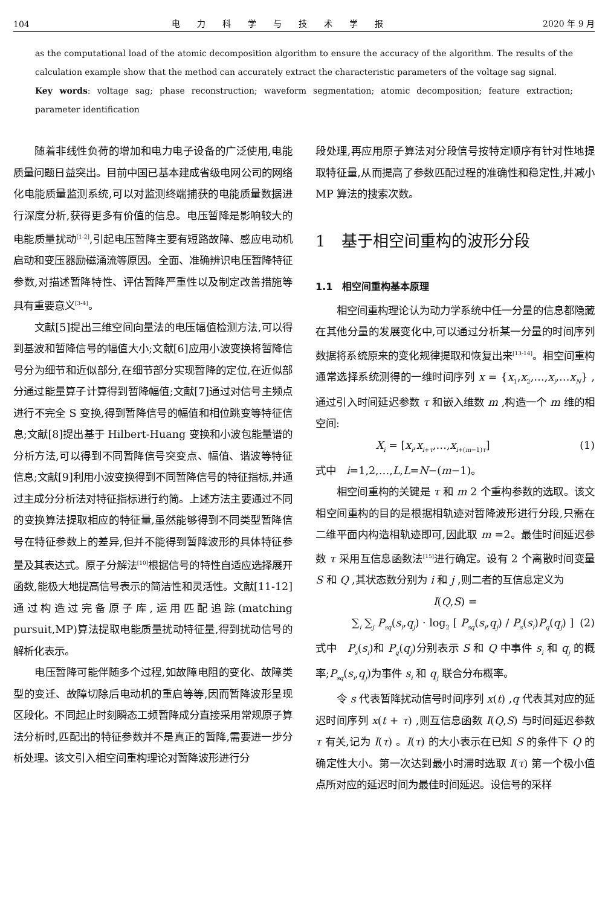104 电力科学与技术学报 2020 年 9 月
as the computational load of the atomic decomposition algorithm to ensure the accuracy of the algorithm. The results of the calculation example show that the method can accurately extract the characteristic parameters of the voltage sag signal.
Key words: voltage sag; phase reconstruction; waveform segmentation; atomic decomposition; feature extraction; parameter identification
随着非线性负荷的增加和电力电子设备的广泛使用,电能质量问题日益突出。目前中国已基本建成省级电网公司的网络化电能质量监测系统,可以对监测终端捕获的电能质量数据进行深度分析,获得更多有价值的信息。电压暂降是影响较大的电能质量扰动<sup>[1-2]</sup>,引起电压暂降主要有短路故障、感应电动机启动和变压器励磁涌流等原因。全面、准确辨识电压暂降特征参数,对描述暂降特性、评估暂降严重性以及制定改善措施等具有重要意义<sup>[3-4]</sup>。
文献[5]提出三维空间向量法的电压幅值检测方法,可以得到基波和暂降信号的幅值大小;文献[6]应用小波变换将暂降信号分为细节和近似部分,在细节部分实现暂降的定位,在近似部分通过能量算子计算得到暂降幅值;文献[7]通过对信号主频点进行不完全 S 变换,得到暂降信号的幅值和相位跳变等特征信息;文献[8]提出基于 Hilbert-Huang 变换和小波包能量谱的分析方法,可以得到不同暂降信号突变点、幅值、谐波等特征信息;文献[9]利用小波变换得到不同暂降信号的特征指标,并通过主成分分析法对特征指标进行约简。上述方法主要通过不同的变换算法提取相应的特征量,虽然能够得到不同类型暂降信号在特征参数上的差异,但并不能得到暂降波形的具体特征参量及其表达式。原子分解法<sup>[10]</sup>根据信号的特性自适应选择展开函数,能极大地提高信号表示的简洁性和灵活性。文献[11-12]通过构造过完备原子库,运用匹配追踪(matching pursuit,MP)算法提取电能质量扰动特征量,得到扰动信号的解析化表示。
电压暂降可能伴随多个过程,如故障电阻的变化、故障类型的变迁、故障切除后电动机的重启等等,因而暂降波形呈现区段化。不同起止时刻瞬态工频暂降成分直接采用常规原子算法分析时,匹配出的特征参数并不是真正的暂降,需要进一步分析处理。该文引入相空间重构理论对暂降波形进行分
段处理,再应用原子算法对分段信号按特定顺序有针对性地提取特征量,从而提高了参数匹配过程的准确性和稳定性,并减小 MP 算法的搜索次数。
1　基于相空间重构的波形分段
1.1　相空间重构基本原理
相空间重构理论认为动力学系统中任一分量的信息都隐藏在其他分量的发展变化中,可以通过分析某一分量的时间序列数据将系统原来的变化规律提取和恢复出来<sup>[13-14]</sup>。相空间重构通常选择系统测得的一维时间序列 x = {x<sub>1</sub>,x<sub>2</sub>,…,x<sub>i</sub>,…x<sub>N</sub>} ,通过引入时间延迟参数 τ 和嵌入维数 m ,构造一个 m 维的相空间:
X<sub>i</sub> = [x<sub>i</sub>,x<sub>i+τ</sub>,…,x<sub>i+(m−1)τ</sub>] (1)
式中　i=1,2,…,L,L=N−(m−1)。
相空间重构的关键是 τ 和 m 2 个重构参数的选取。该文相空间重构的目的是根据相轨迹对暂降波形进行分段,只需在二维平面内构造相轨迹即可,因此取 m =2。最佳时间延迟参数 τ 采用互信息函数法<sup>[15]</sup>进行确定。设有 2 个离散时间变量 S 和 Q ,其状态数分别为 i 和 j ,则二者的互信息定义为
I(Q,S) =
∑<sub>i</sub> ∑<sub>j</sub> P<sub>sq</sub>(s<sub>i</sub>,q<sub>j</sub>) · log<sub>2</sub> [ P<sub>sq</sub>(s<sub>i</sub>,q<sub>j</sub>) / P<sub>s</sub>(s<sub>i</sub>)P<sub>q</sub>(q<sub>j</sub>) ] (2)
式中　P<sub>s</sub>(s<sub>i</sub>)和 P<sub>q</sub>(q<sub>j</sub>)分别表示 S 和 Q 中事件 s<sub>i</sub> 和 q<sub>j</sub> 的概率;P<sub>sq</sub>(s<sub>i</sub>,q<sub>j</sub>)为事件 s<sub>i</sub> 和 q<sub>j</sub> 联合分布概率。
令 s 代表暂降扰动信号时间序列 x(t) ,q 代表其对应的延迟时间序列 x(t + τ) ,则互信息函数 I(Q,S) 与时间延迟参数 τ 有关,记为 I(τ) 。I(τ) 的大小表示在已知 S 的条件下 Q 的确定性大小。第一次达到最小时滞时选取 I(τ) 第一个极小值点所对应的延迟时间为最佳时间延迟。设信号的采样